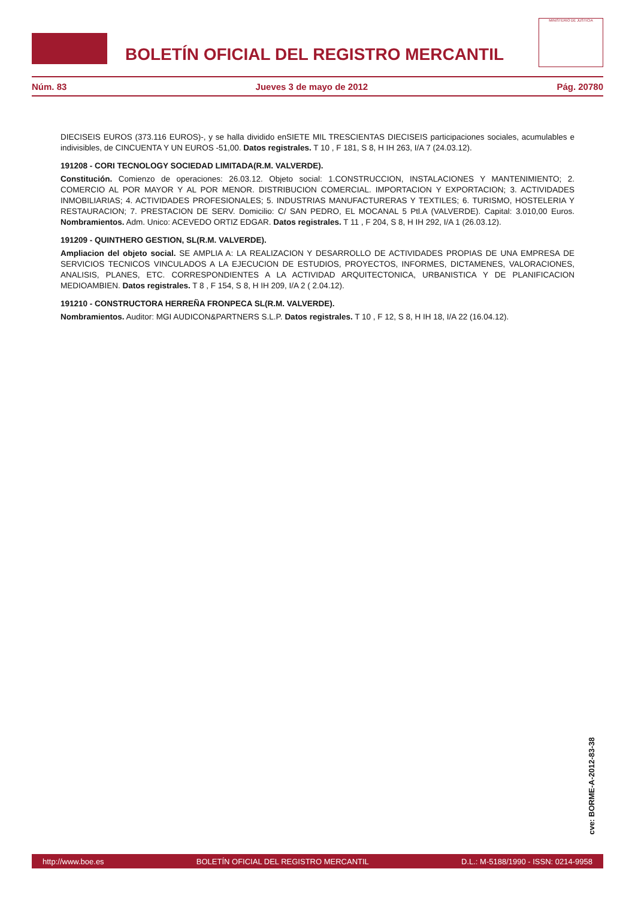BOLETÍN OFICIAL DEL REGISTRO MERCANTIL
MINISTERIO DE JUSTICIA
Núm. 83 Jueves 3 de mayo de 2012 Pág. 20780
DIECISEIS EUROS (373.116 EUROS)-, y se halla dividido enSIETE MIL TRESCIENTAS DIECISEIS participaciones sociales, acumulables e indivisibles, de CINCUENTA Y UN EUROS -51,00. Datos registrales. T 10 , F 181, S 8, H IH 263, I/A 7 (24.03.12).
191208 - CORI TECNOLOGY SOCIEDAD LIMITADA(R.M. VALVERDE).
Constitución. Comienzo de operaciones: 26.03.12. Objeto social: 1.CONSTRUCCION, INSTALACIONES Y MANTENIMIENTO; 2. COMERCIO AL POR MAYOR Y AL POR MENOR. DISTRIBUCION COMERCIAL. IMPORTACION Y EXPORTACION; 3. ACTIVIDADES INMOBILIARIAS; 4. ACTIVIDADES PROFESIONALES; 5. INDUSTRIAS MANUFACTURERAS Y TEXTILES; 6. TURISMO, HOSTELERIA Y RESTAURACION; 7. PRESTACION DE SERV. Domicilio: C/ SAN PEDRO, EL MOCANAL 5 Ptl.A (VALVERDE). Capital: 3.010,00 Euros. Nombramientos. Adm. Unico: ACEVEDO ORTIZ EDGAR. Datos registrales. T 11 , F 204, S 8, H IH 292, I/A 1 (26.03.12).
191209 - QUINTHERO GESTION, SL(R.M. VALVERDE).
Ampliacion del objeto social. SE AMPLIA A: LA REALIZACION Y DESARROLLO DE ACTIVIDADES PROPIAS DE UNA EMPRESA DE SERVICIOS TECNICOS VINCULADOS A LA EJECUCION DE ESTUDIOS, PROYECTOS, INFORMES, DICTAMENES, VALORACIONES, ANALISIS, PLANES, ETC. CORRESPONDIENTES A LA ACTIVIDAD ARQUITECTONICA, URBANISTICA Y DE PLANIFICACION MEDIOAMBIEN. Datos registrales. T 8 , F 154, S 8, H IH 209, I/A 2 ( 2.04.12).
191210 - CONSTRUCTORA HERREÑA FRONPECA SL(R.M. VALVERDE).
Nombramientos. Auditor: MGI AUDICON&PARTNERS S.L.P. Datos registrales. T 10 , F 12, S 8, H IH 18, I/A 22 (16.04.12).
cve: BORME-A-2012-83-38
http://www.boe.es BOLETÍN OFICIAL DEL REGISTRO MERCANTIL D.L.: M-5188/1990 - ISSN: 0214-9958